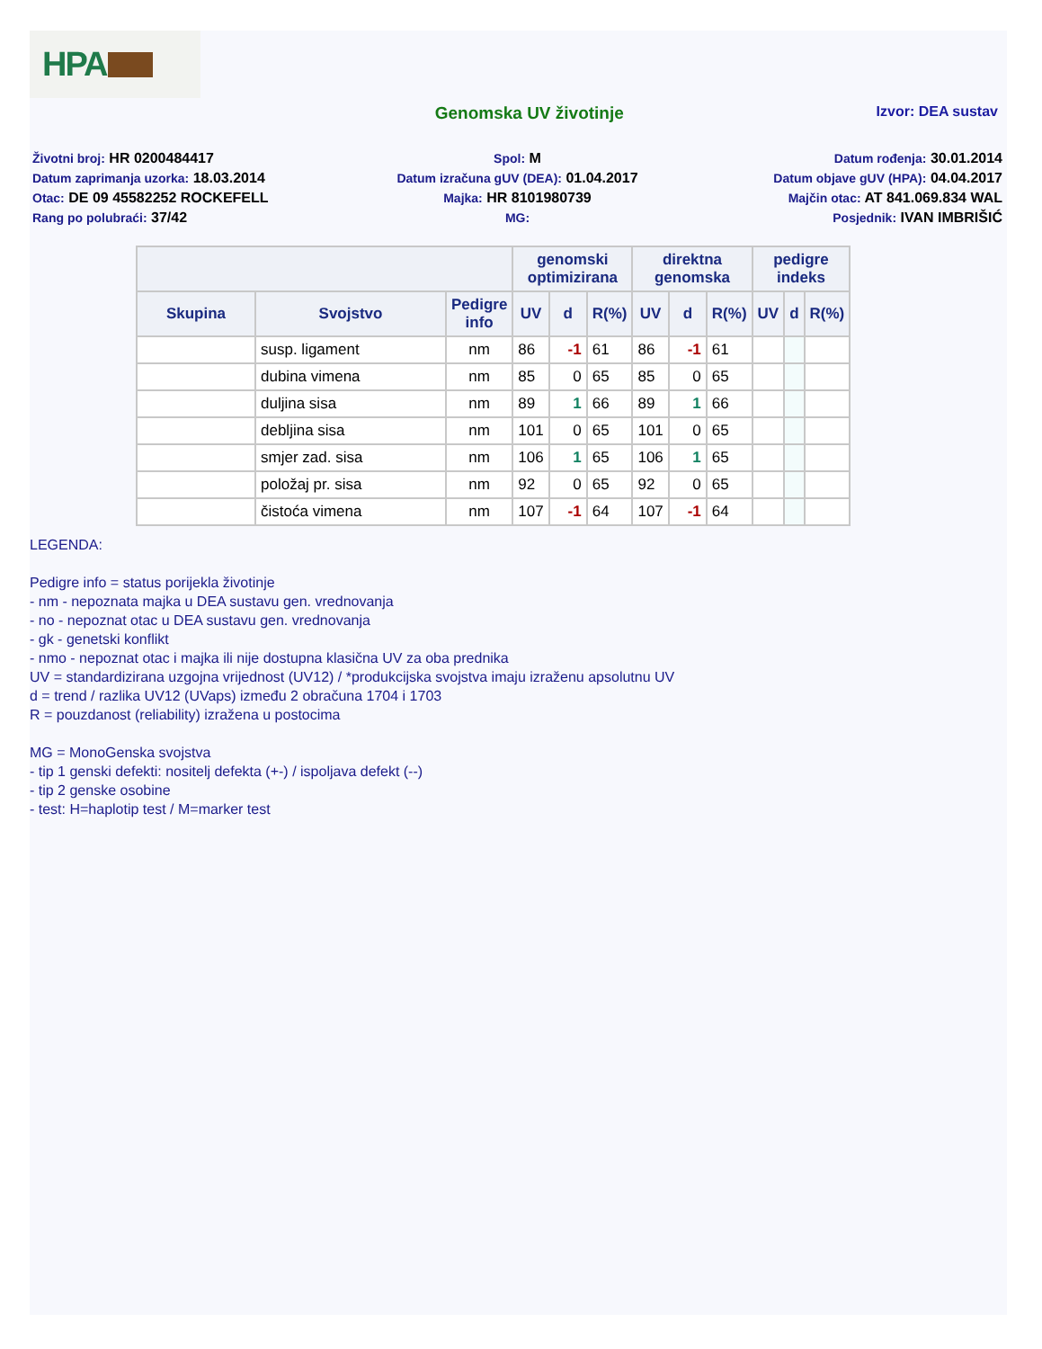HPA
Genomska UV životinje
Izvor: DEA sustav
Životni broj: HR 0200484417
Spol: M
Datum rođenja: 30.01.2014
Datum zaprimanja uzorka: 18.03.2014
Datum izračuna gUV (DEA): 01.04.2017
Datum objave gUV (HPA): 04.04.2017
Otac: DE 09 45582252 ROCKEFELL
Majka: HR 8101980739
Majčin otac: AT 841.069.834 WAL
Rang po polubraći: 37/42
MG:
Posjednik: IVAN IMBRIŠIĆ
| | | | genomski optimizirana | | | direktna genomska | | | pedigre indeks | | |
| --- | --- | --- | --- | --- | --- | --- | --- | --- | --- | --- | --- |
| Skupina | Svojstvo | Pedigre info | UV | d | R(%) | UV | d | R(%) | UV | d | R(%) |
| | susp. ligament | nm | 86 | -1 | 61 | 86 | -1 | 61 | | | |
| | dubina vimena | nm | 85 | 0 | 65 | 85 | 0 | 65 | | | |
| | duljina sisa | nm | 89 | 1 | 66 | 89 | 1 | 66 | | | |
| | debljina sisa | nm | 101 | 0 | 65 | 101 | 0 | 65 | | | |
| | smjer zad. sisa | nm | 106 | 1 | 65 | 106 | 1 | 65 | | | |
| | položaj pr. sisa | nm | 92 | 0 | 65 | 92 | 0 | 65 | | | |
| | čistoća vimena | nm | 107 | -1 | 64 | 107 | -1 | 64 | | | |
LEGENDA:
Pedigre info = status porijekla životinje
- nm - nepoznata majka u DEA sustavu gen. vrednovanja
- no - nepoznat otac u DEA sustavu gen. vrednovanja
- gk - genetski konflikt
- nmo - nepoznat otac i majka ili nije dostupna klasična UV za oba prednika
UV = standardizirana uzgojna vrijednost (UV12) / *produkcijska svojstva imaju izraženu apsolutnu UV
d = trend / razlika UV12 (UVaps) između 2 obračuna 1704 i 1703
R = pouzdanost (reliability) izražena u postocima
MG = MonoGenska svojstva
- tip 1 genski defekti: nositelj defekta (+-) / ispoljava defekt (--)
- tip 2 genske osobine
- test: H=haplotip test / M=marker test